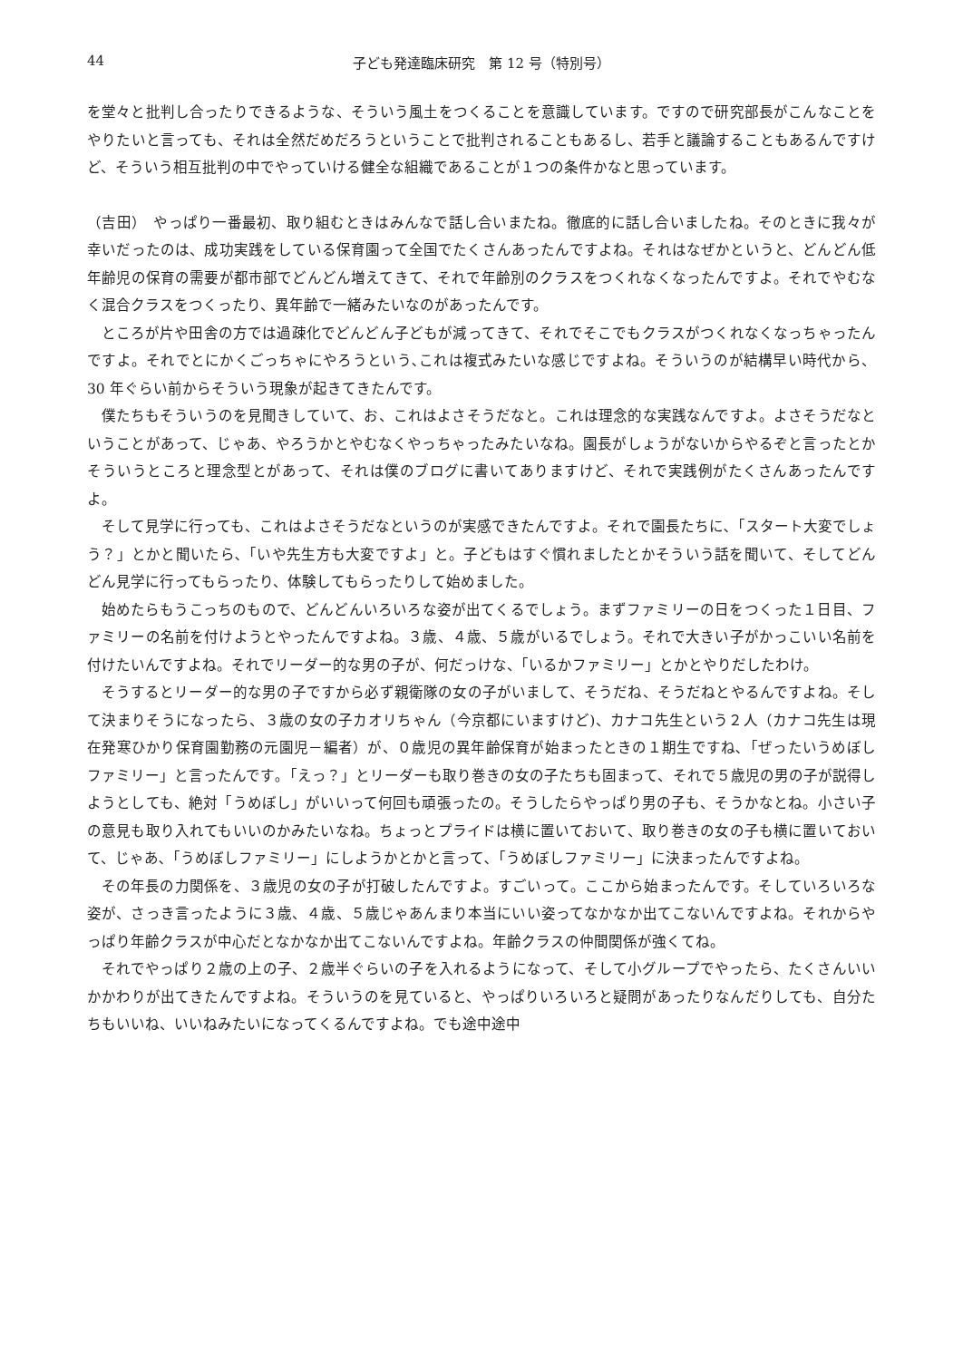44 子ども発達臨床研究　第 12 号（特別号）
を堂々と批判し合ったりできるような、そういう風土をつくることを意識しています。ですので研究部長がこんなことをやりたいと言っても、それは全然だめだろうということで批判されることもあるし、若手と議論することもあるんですけど、そういう相互批判の中でやっていける健全な組織であることが１つの条件かなと思っています。
（吉田）　やっぱり一番最初、取り組むときはみんなで話し合いまたね。徹底的に話し合いましたね。そのときに我々が幸いだったのは、成功実践をしている保育園って全国でたくさんあったんですよね。それはなぜかというと、どんどん低年齢児の保育の需要が都市部でどんどん増えてきて、それで年齢別のクラスをつくれなくなったんですよ。それでやむなく混合クラスをつくったり、異年齢で一緒みたいなのがあったんです。
ところが片や田舎の方では過疎化でどんどん子どもが減ってきて、それでそこでもクラスがつくれなくなっちゃったんですよ。それでとにかくごっちゃにやろうという､これは複式みたいな感じですよね。そういうのが結構早い時代から、30 年ぐらい前からそういう現象が起きてきたんです。
僕たちもそういうのを見聞きしていて、お、これはよさそうだなと。これは理念的な実践なんですよ。よさそうだなということがあって、じゃあ、やろうかとやむなくやっちゃったみたいなね。園長がしょうがないからやるぞと言ったとかそういうところと理念型とがあって、それは僕のブログに書いてありますけど、それで実践例がたくさんあったんですよ。
そして見学に行っても、これはよさそうだなというのが実感できたんですよ。それで園長たちに､「スタート大変でしょう？」とかと聞いたら､「いや先生方も大変ですよ」と。子どもはすぐ慣れましたとかそういう話を聞いて、そしてどんどん見学に行ってもらったり、体験してもらったりして始めました。
始めたらもうこっちのもので、どんどんいろいろな姿が出てくるでしょう。まずファミリーの日をつくった１日目、ファミリーの名前を付けようとやったんですよね。３歳、４歳、５歳がいるでしょう。それで大きい子がかっこいい名前を付けたいんですよね。それでリーダー的な男の子が、何だっけな、「いるかファミリー」とかとやりだしたわけ。
そうするとリーダー的な男の子ですから必ず親衛隊の女の子がいまして、そうだね、そうだねとやるんですよね。そして決まりそうになったら、３歳の女の子カオリちゃん（今京都にいますけど)、カナコ先生という２人（カナコ先生は現在発寒ひかり保育園勤務の元園児－編者）が、０歳児の異年齢保育が始まったときの１期生ですね､「ぜったいうめぼしファミリー」と言ったんです｡「えっ？」とリーダーも取り巻きの女の子たちも固まって、それで５歳児の男の子が説得しようとしても、絶対「うめぼし」がいいって何回も頑張ったの。そうしたらやっぱり男の子も、そうかなとね。小さい子の意見も取り入れてもいいのかみたいなね。ちょっとプライドは横に置いておいて、取り巻きの女の子も横に置いておいて、じゃあ､「うめぼしファミリー」にしようかとかと言って､「うめぼしファミリー」に決まったんですよね。
その年長の力関係を、３歳児の女の子が打破したんですよ。すごいって。ここから始まったんです。そしていろいろな姿が、さっき言ったように３歳、４歳、５歳じゃあんまり本当にいい姿ってなかなか出てこないんですよね。それからやっぱり年齢クラスが中心だとなかなか出てこないんですよね。年齢クラスの仲間関係が強くてね。
それでやっぱり２歳の上の子、２歳半ぐらいの子を入れるようになって、そして小グループでやったら、たくさんいいかかわりが出てきたんですよね。そういうのを見ていると、やっぱりいろいろと疑問があったりなんだりしても、自分たちもいいね、いいねみたいになってくるんですよね。でも途中途中